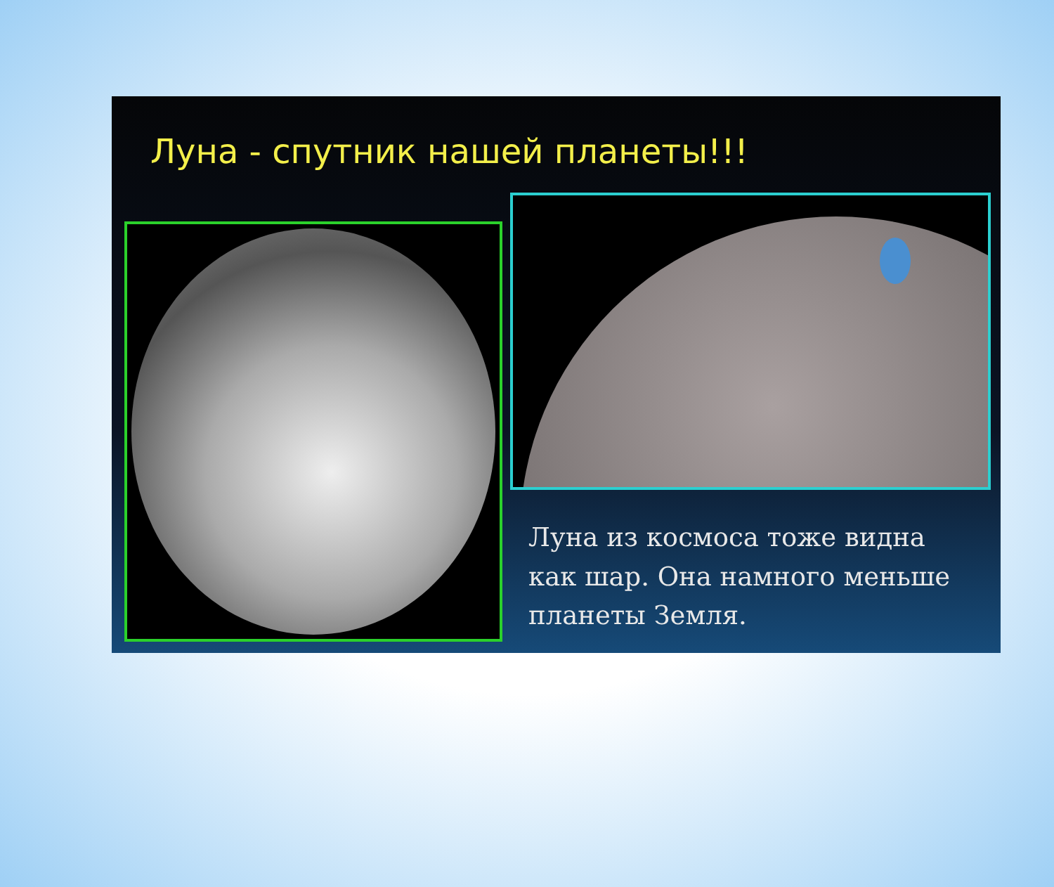Луна - спутник нашей планеты!!!
Луна из космоса тоже видна как шар. Она намного меньше планеты Земля.